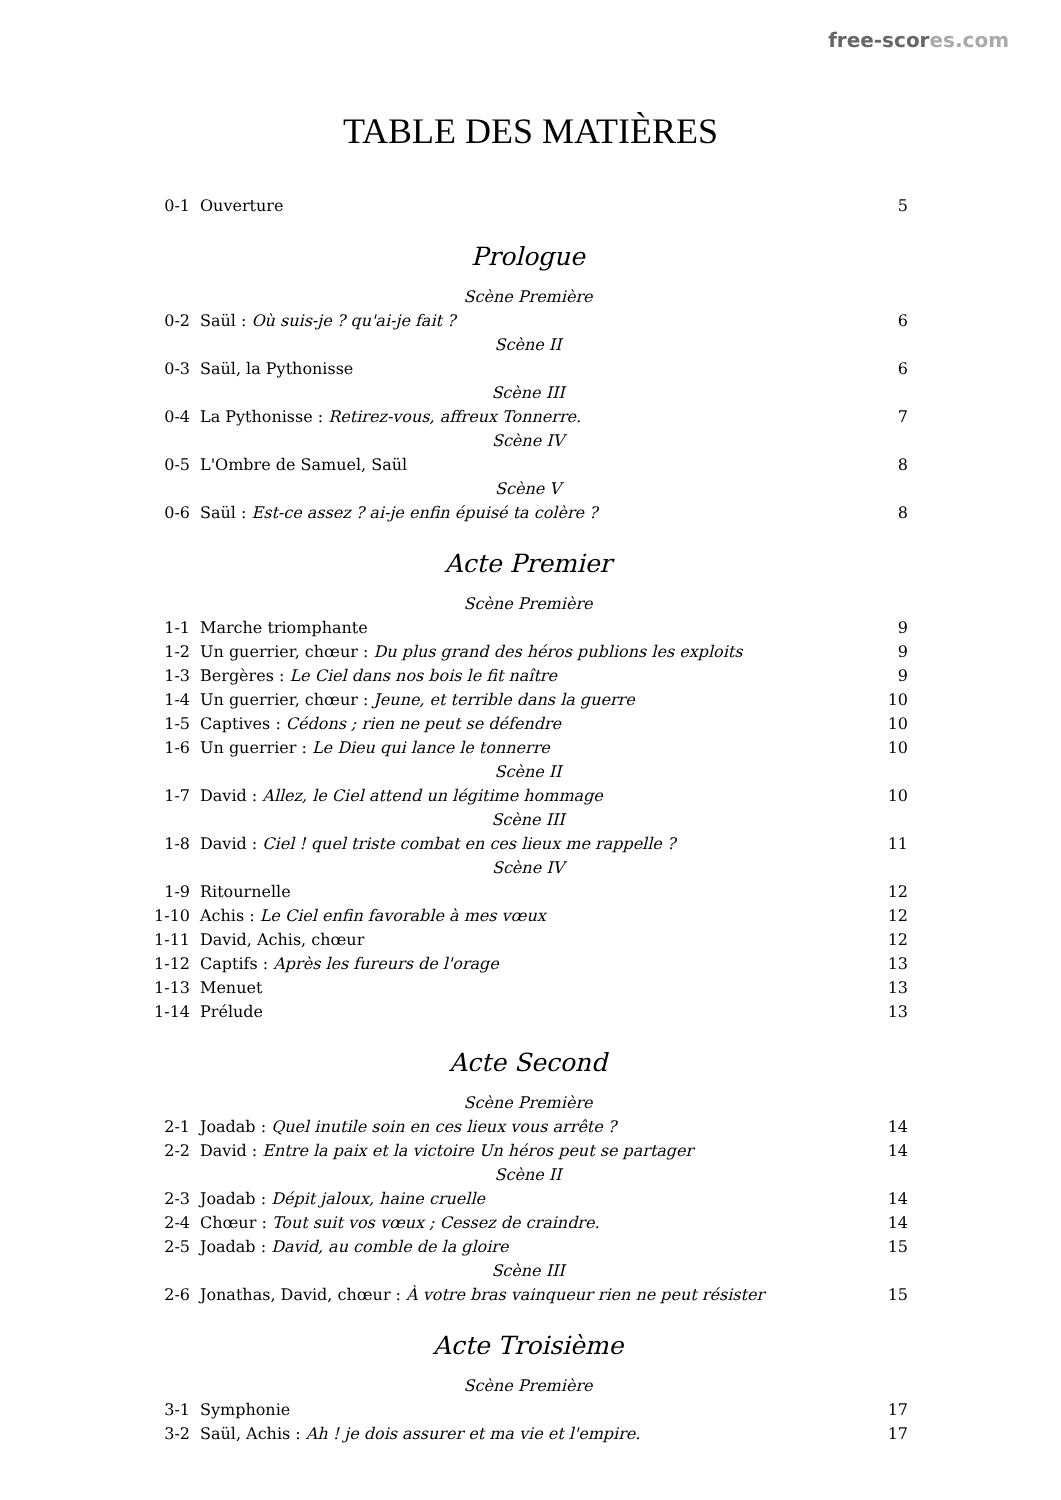free-scores.com
TABLE DES MATIÈRES
0-1 Ouverture 5
Prologue
Scène Première
0-2 Saül : Où suis-je ? qu'ai-je fait ? 6
Scène II
0-3 Saül, la Pythonisse 6
Scène III
0-4 La Pythonisse : Retirez-vous, affreux Tonnerre. 7
Scène IV
0-5 L'Ombre de Samuel, Saül 8
Scène V
0-6 Saül : Est-ce assez ? ai-je enfin épuisé ta colère ? 8
Acte Premier
Scène Première
1-1 Marche triomphante 9
1-2 Un guerrier, chœur : Du plus grand des héros publions les exploits 9
1-3 Bergères : Le Ciel dans nos bois le fit naître 9
1-4 Un guerrier, chœur : Jeune, et terrible dans la guerre 10
1-5 Captives : Cédons ; rien ne peut se défendre 10
1-6 Un guerrier : Le Dieu qui lance le tonnerre 10
Scène II
1-7 David : Allez, le Ciel attend un légitime hommage 10
Scène III
1-8 David : Ciel ! quel triste combat en ces lieux me rappelle ? 11
Scène IV
1-9 Ritournelle 12
1-10 Achis : Le Ciel enfin favorable à mes vœux 12
1-11 David, Achis, chœur 12
1-12 Captifs : Après les fureurs de l'orage 13
1-13 Menuet 13
1-14 Prélude 13
Acte Second
Scène Première
2-1 Joadab : Quel inutile soin en ces lieux vous arrête ? 14
2-2 David : Entre la paix et la victoire Un héros peut se partager 14
Scène II
2-3 Joadab : Dépit jaloux, haine cruelle 14
2-4 Chœur : Tout suit vos vœux ; Cessez de craindre. 14
2-5 Joadab : David, au comble de la gloire 15
Scène III
2-6 Jonathas, David, chœur : À votre bras vainqueur rien ne peut résister 15
Acte Troisième
Scène Première
3-1 Symphonie 17
3-2 Saül, Achis : Ah ! je dois assurer et ma vie et l'empire. 17